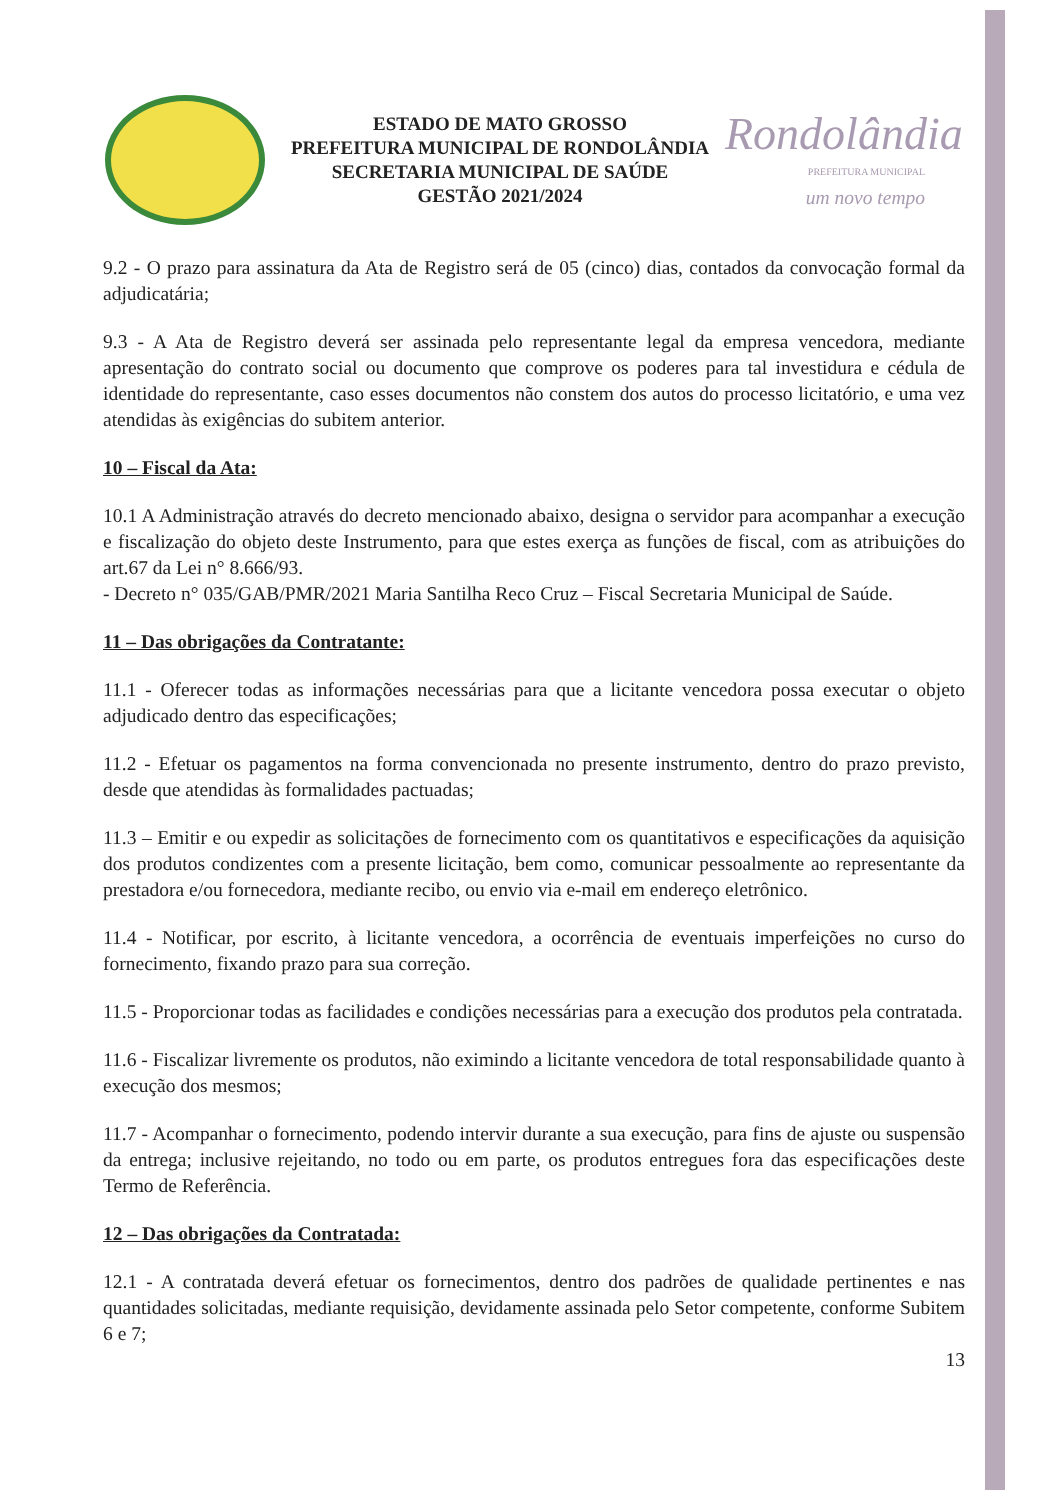ESTADO DE MATO GROSSO
PREFEITURA MUNICIPAL DE RONDOLÂNDIA
SECRETARIA MUNICIPAL DE SAÚDE
GESTÃO 2021/2024
Rondolândia
PREFEITURA MUNICIPAL
um novo tempo
9.2 - O prazo para assinatura da Ata de Registro será de 05 (cinco) dias, contados da convocação formal da adjudicatária;
9.3 - A Ata de Registro deverá ser assinada pelo representante legal da empresa vencedora, mediante apresentação do contrato social ou documento que comprove os poderes para tal investidura e cédula de identidade do representante, caso esses documentos não constem dos autos do processo licitatório, e uma vez atendidas às exigências do subitem anterior.
10 – Fiscal da Ata:
10.1 A Administração através do decreto mencionado abaixo, designa o servidor para acompanhar a execução e fiscalização do objeto deste Instrumento, para que estes exerça as funções de fiscal, com as atribuições do art.67 da Lei n° 8.666/93.
- Decreto n° 035/GAB/PMR/2021 Maria Santilha Reco Cruz – Fiscal Secretaria Municipal de Saúde.
11 – Das obrigações da Contratante:
11.1 - Oferecer todas as informações necessárias para que a licitante vencedora possa executar o objeto adjudicado dentro das especificações;
11.2 - Efetuar os pagamentos na forma convencionada no presente instrumento, dentro do prazo previsto, desde que atendidas às formalidades pactuadas;
11.3 – Emitir e ou expedir as solicitações de fornecimento com os quantitativos e especificações da aquisição dos produtos condizentes com a presente licitação, bem como, comunicar pessoalmente ao representante da prestadora e/ou fornecedora, mediante recibo, ou envio via e-mail em endereço eletrônico.
11.4 - Notificar, por escrito, à licitante vencedora, a ocorrência de eventuais imperfeições no curso do fornecimento, fixando prazo para sua correção.
11.5 - Proporcionar todas as facilidades e condições necessárias para a execução dos produtos pela contratada.
11.6 - Fiscalizar livremente os produtos, não eximindo a licitante vencedora de total responsabilidade quanto à execução dos mesmos;
11.7 - Acompanhar o fornecimento, podendo intervir durante a sua execução, para fins de ajuste ou suspensão da entrega; inclusive rejeitando, no todo ou em parte, os produtos entregues fora das especificações deste Termo de Referência.
12 – Das obrigações da Contratada:
12.1 - A contratada deverá efetuar os fornecimentos, dentro dos padrões de qualidade pertinentes e nas quantidades solicitadas, mediante requisição, devidamente assinada pelo Setor competente, conforme Subitem 6 e 7;
13